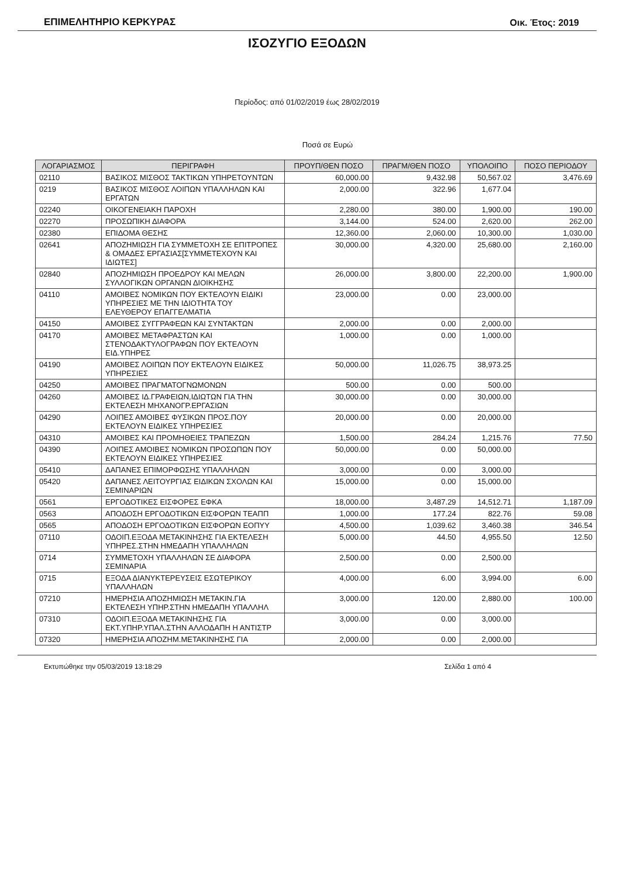ΕΠΙΜΕΛΗΤΗΡΙΟ ΚΕΡΚΥΡΑΣ Οικ. Έτος: 2019
ΙΣΟΖΥΓΙΟ ΕΞΟΔΩΝ
Περίοδος: από 01/02/2019 έως 28/02/2019
Ποσά σε Ευρώ
| ΛΟΓΑΡΙΑΣΜΟΣ | ΠΕΡΙΓΡΑΦΗ | ΠΡΟΥΠ/ΘΕΝ ΠΟΣΟ | ΠΡΑΓΜ/ΘΕΝ ΠΟΣΟ | ΥΠΟΛΟΙΠΟ | ΠΟΣΟ ΠΕΡΙΟΔΟΥ |
| --- | --- | --- | --- | --- | --- |
| 02110 | ΒΑΣΙΚΟΣ ΜΙΣΘΟΣ ΤΑΚΤΙΚΩΝ ΥΠΗΡΕΤΟΥΝΤΩΝ | 60,000.00 | 9,432.98 | 50,567.02 | 3,476.69 |
| 0219 | ΒΑΣΙΚΟΣ ΜΙΣΘΟΣ ΛΟΙΠΩΝ ΥΠΑΛΛΗΛΩΝ ΚΑΙ ΕΡΓΑΤΩΝ | 2,000.00 | 322.96 | 1,677.04 | |
| 02240 | ΟΙΚΟΓΕΝΕΙΑΚΗ ΠΑΡΟΧΗ | 2,280.00 | 380.00 | 1,900.00 | 190.00 |
| 02270 | ΠΡΟΣΩΠΙΚΗ ΔΙΑΦΟΡΑ | 3,144.00 | 524.00 | 2,620.00 | 262.00 |
| 02380 | ΕΠΙΔΟΜΑ ΘΕΣΗΣ | 12,360.00 | 2,060.00 | 10,300.00 | 1,030.00 |
| 02641 | ΑΠΟΖΗΜΙΩΣΗ ΓΙΑ ΣΥΜΜΕΤΟΧΗ ΣΕ ΕΠΙΤΡΟΠΕΣ & ΟΜΑΔΕΣ ΕΡΓΑΣΙΑΣ[ΣΥΜΜΕΤΕΧΟΥΝ ΚΑΙ ΙΔΙΩΤΕΣ] | 30,000.00 | 4,320.00 | 25,680.00 | 2,160.00 |
| 02840 | ΑΠΟΖΗΜΙΩΣΗ ΠΡΟΕΔΡΟΥ ΚΑΙ ΜΕΛΩΝ ΣΥΛΛΟΓΙΚΩΝ ΟΡΓΑΝΩΝ ΔΙΟΙΚΗΣΗΣ | 26,000.00 | 3,800.00 | 22,200.00 | 1,900.00 |
| 04110 | ΑΜΟΙΒΕΣ ΝΟΜΙΚΩΝ ΠΟΥ ΕΚΤΕΛΟΥΝ ΕΙΔΙΚΙ ΥΠΗΡΕΣΙΕΣ ΜΕ ΤΗΝ ΙΔΙΟΤΗΤΑ ΤΟΥ ΕΛΕΥΘΕΡΟΥ ΕΠΑΓΓΕΛΜΑΤΙΑ | 23,000.00 | 0.00 | 23,000.00 | |
| 04150 | ΑΜΟΙΒΕΣ ΣΥΓΓΡΑΦΕΩΝ ΚΑΙ ΣΥΝΤΑΚΤΩΝ | 2,000.00 | 0.00 | 2,000.00 | |
| 04170 | ΑΜΟΙΒΕΣ ΜΕΤΑΦΡΑΣΤΩΝ ΚΑΙ ΣΤΕΝΟΔΑΚΤΥΛΟΓΡΑΦΩΝ ΠΟΥ ΕΚΤΕΛΟΥΝ ΕΙΔ.ΥΠΗΡΕΣ | 1,000.00 | 0.00 | 1,000.00 | |
| 04190 | ΑΜΟΙΒΕΣ ΛΟΙΠΩΝ ΠΟΥ ΕΚΤΕΛΟΥΝ ΕΙΔΙΚΕΣ ΥΠΗΡΕΣΙΕΣ | 50,000.00 | 11,026.75 | 38,973.25 | |
| 04250 | ΑΜΟΙΒΕΣ ΠΡΑΓΜΑΤΟΓΝΩΜΟΝΩΝ | 500.00 | 0.00 | 500.00 | |
| 04260 | ΑΜΟΙΒΕΣ ΙΔ.ΓΡΑΦΕΙΩΝ,ΙΔΙΩΤΩΝ ΓΙΑ ΤΗΝ ΕΚΤΕΛΕΣΗ ΜΗΧΑΝΟΓΡ.ΕΡΓΑΣΙΩΝ | 30,000.00 | 0.00 | 30,000.00 | |
| 04290 | ΛΟΙΠΕΣ ΑΜΟΙΒΕΣ ΦΥΣΙΚΩΝ ΠΡΟΣ.ΠΟΥ ΕΚΤΕΛΟΥΝ ΕΙΔΙΚΕΣ ΥΠΗΡΕΣΙΕΣ | 20,000.00 | 0.00 | 20,000.00 | |
| 04310 | ΑΜΟΙΒΕΣ ΚΑΙ ΠΡΟΜΗΘΕΙΕΣ ΤΡΑΠΕΖΩΝ | 1,500.00 | 284.24 | 1,215.76 | 77.50 |
| 04390 | ΛΟΙΠΕΣ ΑΜΟΙΒΕΣ ΝΟΜΙΚΩΝ ΠΡΟΣΩΠΩΝ ΠΟΥ ΕΚΤΕΛΟΥΝ ΕΙΔΙΚΕΣ ΥΠΗΡΕΣΙΕΣ | 50,000.00 | 0.00 | 50,000.00 | |
| 05410 | ΔΑΠΑΝΕΣ ΕΠΙΜΟΡΦΩΣΗΣ ΥΠΑΛΛΗΛΩΝ | 3,000.00 | 0.00 | 3,000.00 | |
| 05420 | ΔΑΠΑΝΕΣ ΛΕΙΤΟΥΡΓΙΑΣ ΕΙΔΙΚΩΝ ΣΧΟΛΩΝ ΚΑΙ ΣΕΜΙΝΑΡΙΩΝ | 15,000.00 | 0.00 | 15,000.00 | |
| 0561 | ΕΡΓΟΔΟΤΙΚΕΣ ΕΙΣΦΟΡΕΣ ΕΦΚΑ | 18,000.00 | 3,487.29 | 14,512.71 | 1,187.09 |
| 0563 | ΑΠΟΔΟΣΗ ΕΡΓΟΔΟΤΙΚΩΝ ΕΙΣΦΟΡΩΝ ΤΕΑΠΠ | 1,000.00 | 177.24 | 822.76 | 59.08 |
| 0565 | ΑΠΟΔΟΣΗ ΕΡΓΟΔΟΤΙΚΩΝ ΕΙΣΦΟΡΩΝ ΕΟΠΥΥ | 4,500.00 | 1,039.62 | 3,460.38 | 346.54 |
| 07110 | ΟΔΟΙΠ.ΕΞΟΔΑ ΜΕΤΑΚΙΝΗΣΗΣ ΓΙΑ ΕΚΤΕΛΕΣΗ ΥΠΗΡΕΣ.ΣΤΗΝ ΗΜΕΔΑΠΗ ΥΠΑΛΛΗΛΩΝ | 5,000.00 | 44.50 | 4,955.50 | 12.50 |
| 0714 | ΣΥΜΜΕΤΟΧΗ ΥΠΑΛΛΗΛΩΝ ΣΕ ΔΙΑΦΟΡΑ ΣΕΜΙΝΑΡΙΑ | 2,500.00 | 0.00 | 2,500.00 | |
| 0715 | ΕΞΟΔΑ ΔΙΑΝΥΚΤΕΡΕΥΣΕΙΣ ΕΣΩΤΕΡΙΚΟΥ ΥΠΑΛΛΗΛΩΝ | 4,000.00 | 6.00 | 3,994.00 | 6.00 |
| 07210 | ΗΜΕΡΗΣΙΑ ΑΠΟΖΗΜΙΩΣΗ ΜΕΤΑΚΙΝ.ΓΙΑ ΕΚΤΕΛΕΣΗ ΥΠΗΡ.ΣΤΗΝ ΗΜΕΔΑΠΗ ΥΠΑΛΛΗΛ | 3,000.00 | 120.00 | 2,880.00 | 100.00 |
| 07310 | ΟΔΟΙΠ.ΕΞΟΔΑ ΜΕΤΑΚΙΝΗΣΗΣ ΓΙΑ ΕΚΤ.ΥΠΗΡ.ΥΠΑΛ.ΣΤΗΝ ΑΛΛΟΔΑΠΗ Η ΑΝΤΙΣΤΡ | 3,000.00 | 0.00 | 3,000.00 | |
| 07320 | ΗΜΕΡΗΣΙΑ ΑΠΟΖΗΜ.ΜΕΤΑΚΙΝΗΣΗΣ ΓΙΑ | 2,000.00 | 0.00 | 2,000.00 | |
Εκτυπώθηκε την 05/03/2019 13:18:29 Σελίδα 1 από 4